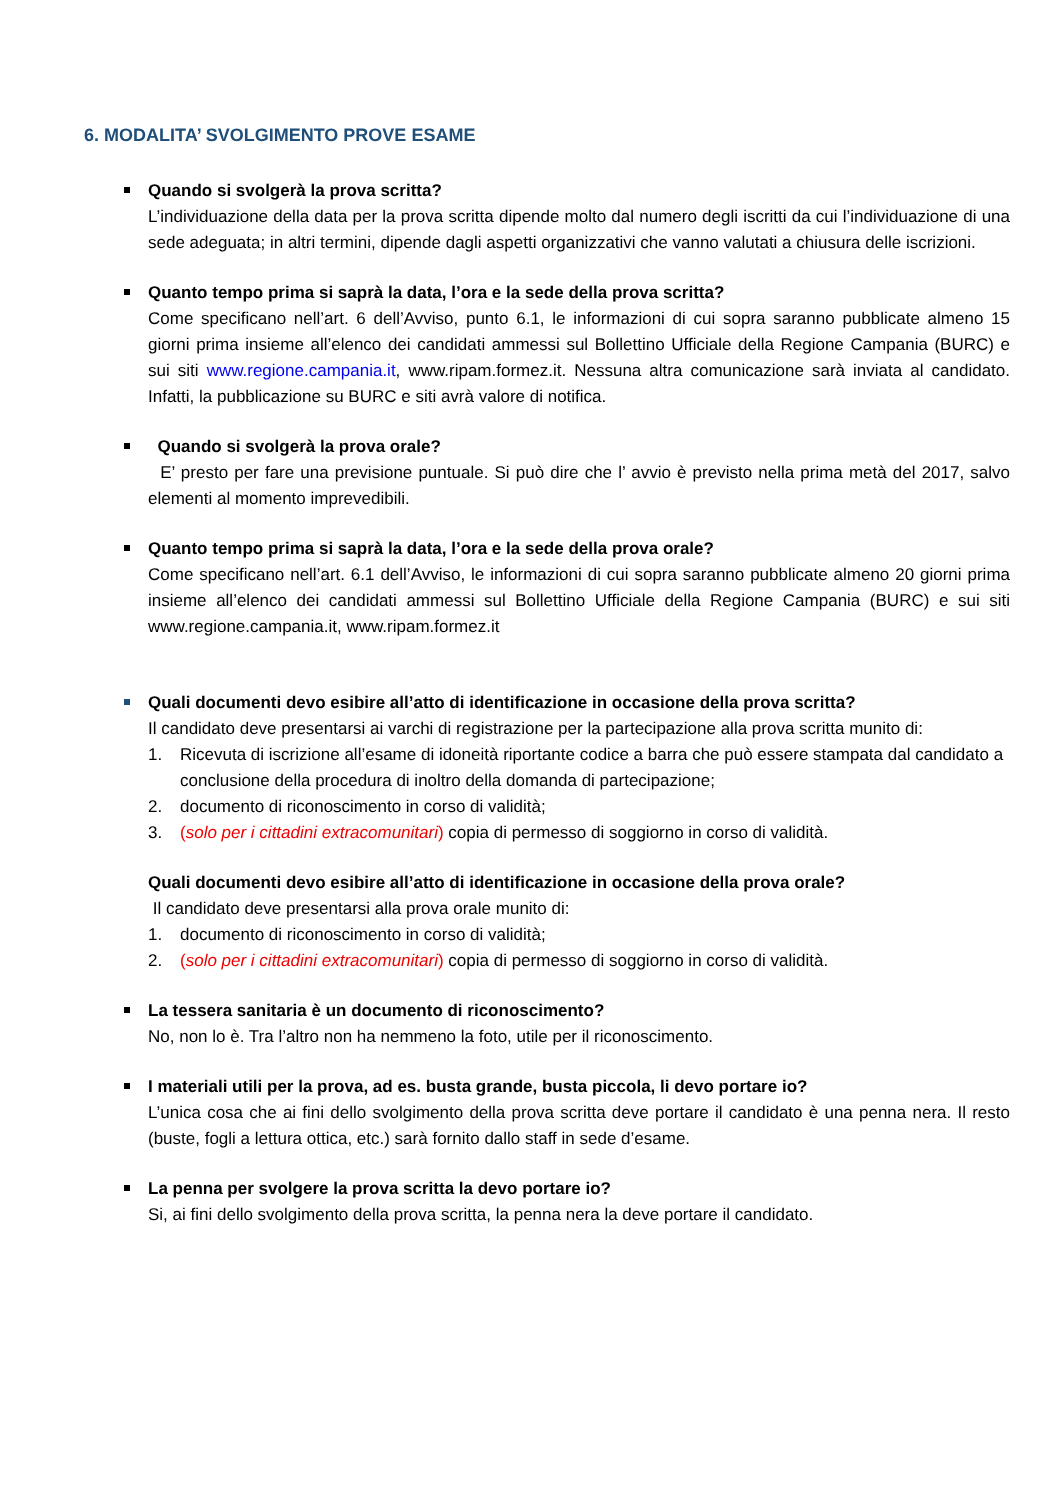6. MODALITA’ SVOLGIMENTO PROVE ESAME
Quando si svolgerà la prova scritta?
L’individuazione della data per la prova scritta dipende molto dal numero degli iscritti da cui l’individuazione di una sede adeguata; in altri termini, dipende dagli aspetti organizzativi che vanno valutati a chiusura delle iscrizioni.
Quanto tempo prima si saprà la data, l’ora e la sede della prova scritta?
Come specificano nell’art. 6 dell’Avviso, punto 6.1, le informazioni di cui sopra saranno pubblicate almeno 15 giorni prima insieme all’elenco dei candidati ammessi sul Bollettino Ufficiale della Regione Campania (BURC) e sui siti www.regione.campania.it, www.ripam.formez.it. Nessuna altra comunicazione sarà inviata al candidato. Infatti, la pubblicazione su BURC e siti avrà valore di notifica.
Quando si svolgerà la prova orale?
E’ presto per fare una previsione puntuale. Si può dire che l’ avvio è previsto nella prima metà del 2017, salvo elementi al momento imprevedibili.
Quanto tempo prima si saprà la data, l’ora e la sede della prova orale?
Come specificano nell’art. 6.1 dell’Avviso, le informazioni di cui sopra saranno pubblicate almeno 20 giorni prima insieme all’elenco dei candidati ammessi sul Bollettino Ufficiale della Regione Campania (BURC) e sui siti www.regione.campania.it, www.ripam.formez.it
Quali documenti devo esibire all’atto di identificazione in occasione della prova scritta?
Il candidato deve presentarsi ai varchi di registrazione per la partecipazione alla prova scritta munito di:
1. Ricevuta di iscrizione all’esame di idoneità riportante codice a barra che può essere stampata dal candidato a conclusione della procedura di inoltro della domanda di partecipazione;
2. documento di riconoscimento in corso di validità;
3. (solo per i cittadini extracomunitari) copia di permesso di soggiorno in corso di validità.
Quali documenti devo esibire all’atto di identificazione in occasione della prova orale?
Il candidato deve presentarsi alla prova orale munito di:
1. documento di riconoscimento in corso di validità;
2. (solo per i cittadini extracomunitari) copia di permesso di soggiorno in corso di validità.
La tessera sanitaria è un documento di riconoscimento?
No, non lo è. Tra l’altro non ha nemmeno la foto, utile per il riconoscimento.
I materiali utili per la prova, ad es. busta grande, busta piccola, li devo portare io?
L’unica cosa che ai fini dello svolgimento della prova scritta deve portare il candidato è una penna nera. Il resto (buste, fogli a lettura ottica, etc.) sarà fornito dallo staff in sede d’esame.
La penna per svolgere la prova scritta la devo portare io?
Si, ai fini dello svolgimento della prova scritta, la penna nera la deve portare il candidato.